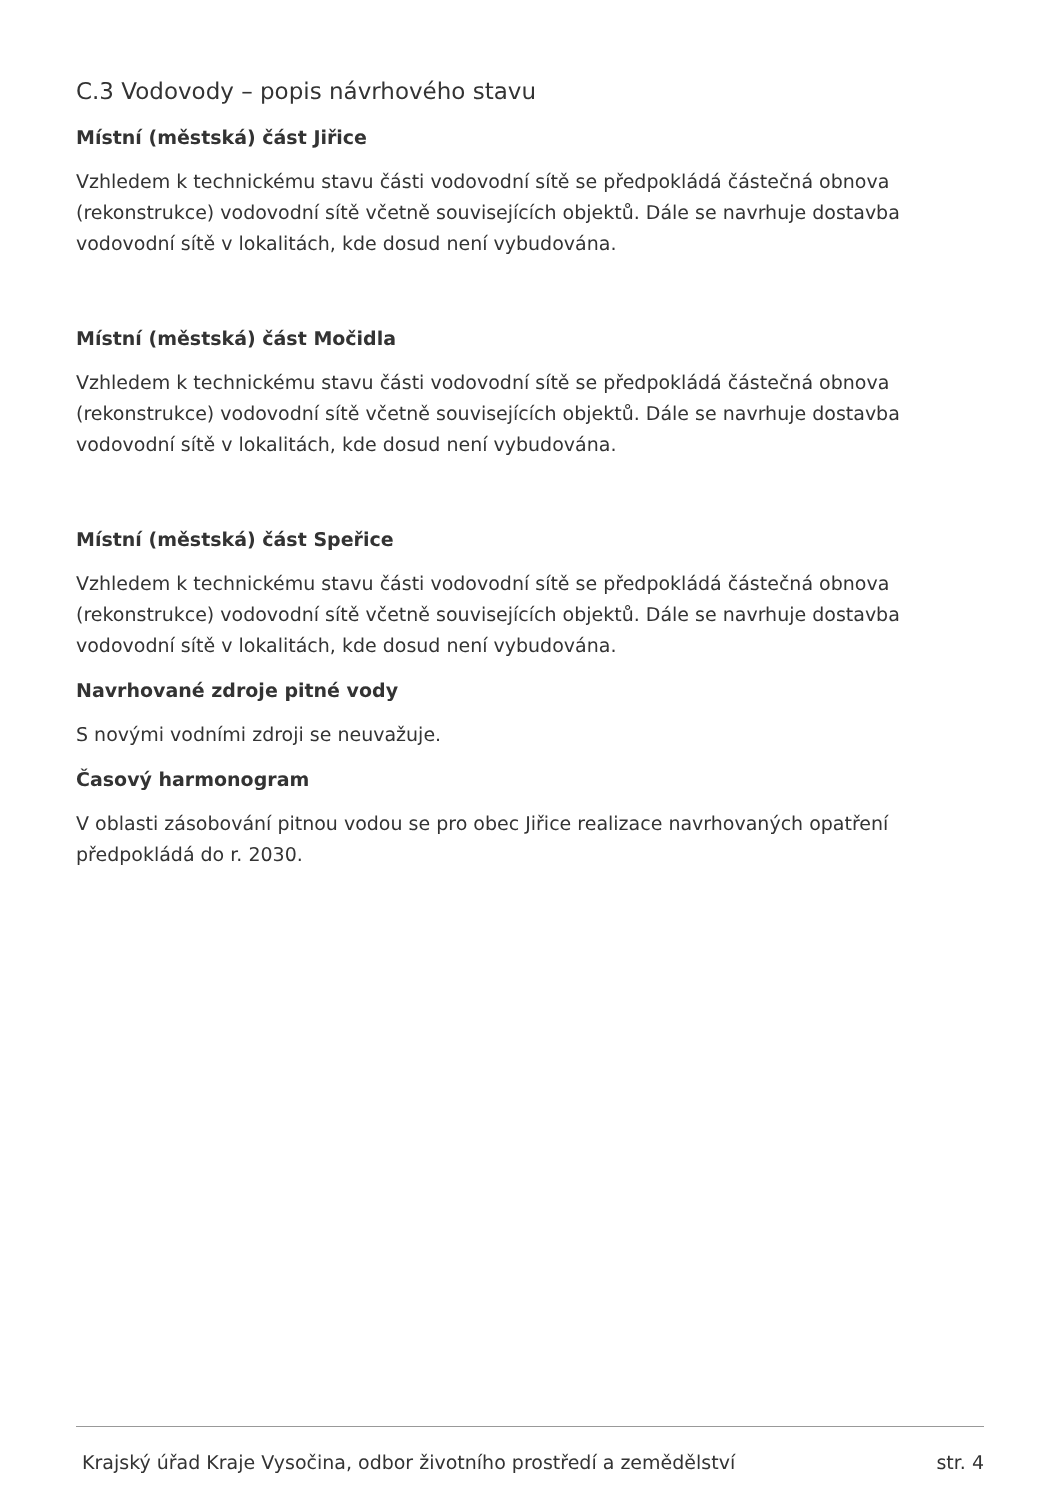C.3 Vodovody – popis návrhového stavu
Místní (městská) část Jiřice
Vzhledem k technickému stavu části vodovodní sítě se předpokládá částečná obnova (rekonstrukce) vodovodní sítě včetně souvisejících objektů. Dále se navrhuje dostavba vodovodní sítě v lokalitách, kde dosud není vybudována.
Místní (městská) část Močidla
Vzhledem k technickému stavu části vodovodní sítě se předpokládá částečná obnova (rekonstrukce) vodovodní sítě včetně souvisejících objektů. Dále se navrhuje dostavba vodovodní sítě v lokalitách, kde dosud není vybudována.
Místní (městská) část Speřice
Vzhledem k technickému stavu části vodovodní sítě se předpokládá částečná obnova (rekonstrukce) vodovodní sítě včetně souvisejících objektů. Dále se navrhuje dostavba vodovodní sítě v lokalitách, kde dosud není vybudována.
Navrhované zdroje pitné vody
S novými vodními zdroji se neuvažuje.
Časový harmonogram
V oblasti zásobování pitnou vodou se pro obec Jiřice realizace navrhovaných opatření předpokládá do r. 2030.
Krajský úřad Kraje Vysočina, odbor životního prostředí a zemědělství str. 4